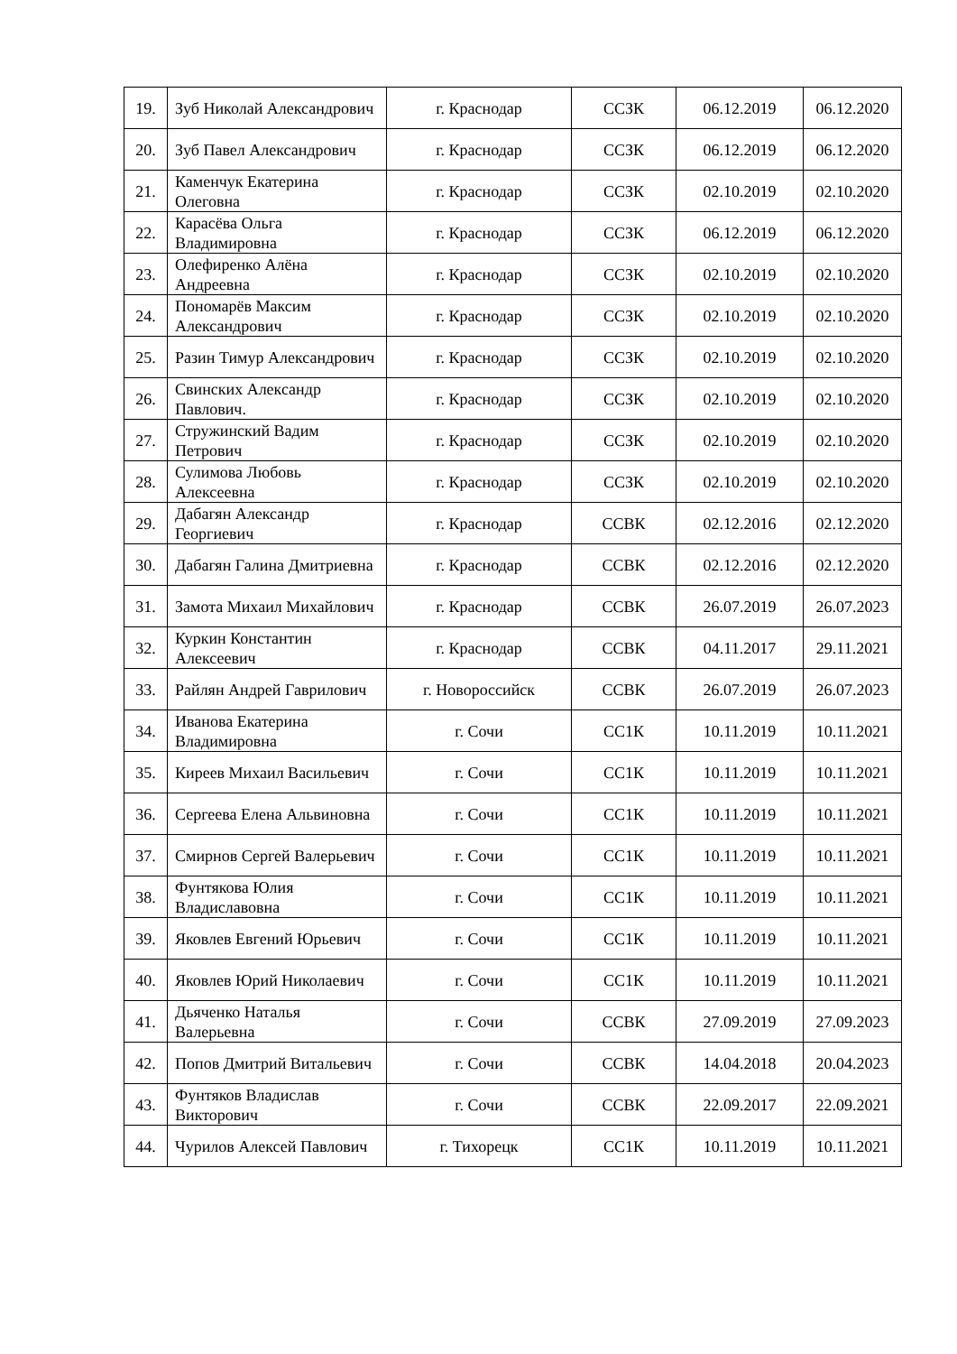| 19. | Зуб Николай Александрович | г. Краснодар | ССЗК | 06.12.2019 | 06.12.2020 |
| 20. | Зуб Павел Александрович | г. Краснодар | ССЗК | 06.12.2019 | 06.12.2020 |
| 21. | Каменчук Екатерина Олеговна | г. Краснодар | ССЗК | 02.10.2019 | 02.10.2020 |
| 22. | Карасёва Ольга Владимировна | г. Краснодар | ССЗК | 06.12.2019 | 06.12.2020 |
| 23. | Олефиренко Алёна Андреевна | г. Краснодар | ССЗК | 02.10.2019 | 02.10.2020 |
| 24. | Пономарёв Максим Александрович | г. Краснодар | ССЗК | 02.10.2019 | 02.10.2020 |
| 25. | Разин Тимур Александрович | г. Краснодар | ССЗК | 02.10.2019 | 02.10.2020 |
| 26. | Свинских Александр Павлович. | г. Краснодар | ССЗК | 02.10.2019 | 02.10.2020 |
| 27. | Стружинский Вадим Петрович | г. Краснодар | ССЗК | 02.10.2019 | 02.10.2020 |
| 28. | Сулимова Любовь Алексеевна | г. Краснодар | ССЗК | 02.10.2019 | 02.10.2020 |
| 29. | Дабагян Александр Георгиевич | г. Краснодар | ССВК | 02.12.2016 | 02.12.2020 |
| 30. | Дабагян Галина Дмитриевна | г. Краснодар | ССВК | 02.12.2016 | 02.12.2020 |
| 31. | Замота Михаил Михайлович | г. Краснодар | ССВК | 26.07.2019 | 26.07.2023 |
| 32. | Куркин Константин Алексеевич | г. Краснодар | ССВК | 04.11.2017 | 29.11.2021 |
| 33. | Райлян Андрей Гаврилович | г. Новороссийск | ССВК | 26.07.2019 | 26.07.2023 |
| 34. | Иванова Екатерина Владимировна | г. Сочи | СС1К | 10.11.2019 | 10.11.2021 |
| 35. | Киреев Михаил Васильевич | г. Сочи | СС1К | 10.11.2019 | 10.11.2021 |
| 36. | Сергеева Елена Альвиновна | г. Сочи | СС1К | 10.11.2019 | 10.11.2021 |
| 37. | Смирнов Сергей Валерьевич | г. Сочи | СС1К | 10.11.2019 | 10.11.2021 |
| 38. | Фунтякова Юлия Владиславовна | г. Сочи | СС1К | 10.11.2019 | 10.11.2021 |
| 39. | Яковлев Евгений Юрьевич | г. Сочи | СС1К | 10.11.2019 | 10.11.2021 |
| 40. | Яковлев Юрий Николаевич | г. Сочи | СС1К | 10.11.2019 | 10.11.2021 |
| 41. | Дьяченко Наталья Валерьевна | г. Сочи | ССВК | 27.09.2019 | 27.09.2023 |
| 42. | Попов Дмитрий Витальевич | г. Сочи | ССВК | 14.04.2018 | 20.04.2023 |
| 43. | Фунтяков Владислав Викторович | г. Сочи | ССВК | 22.09.2017 | 22.09.2021 |
| 44. | Чурилов Алексей Павлович | г. Тихорецк | СС1К | 10.11.2019 | 10.11.2021 |